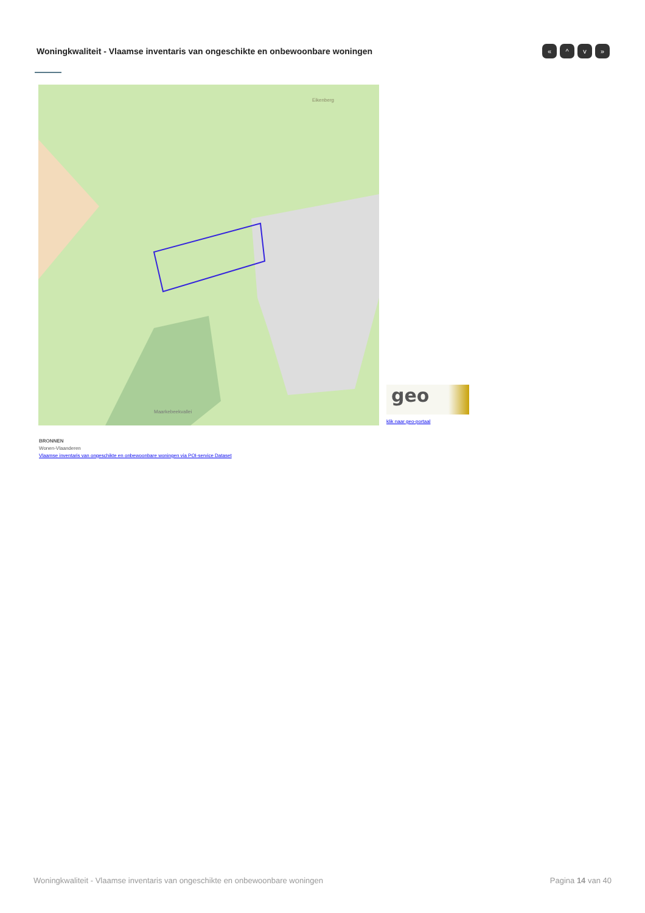Woningkwaliteit - Vlaamse inventaris van ongeschikte en onbewoonbare woningen
« ^ v »
Eikenberg
Maarkebeekvallei
geo
klik naar geo-portaal
BRONNEN
Wonen-Vlaanderen
Vlaamse inventaris van ongeschikte en onbewoonbare woningen via POI-service Dataset
Woningkwaliteit - Vlaamse inventaris van ongeschikte en onbewoonbare woningen Pagina 14 van 40